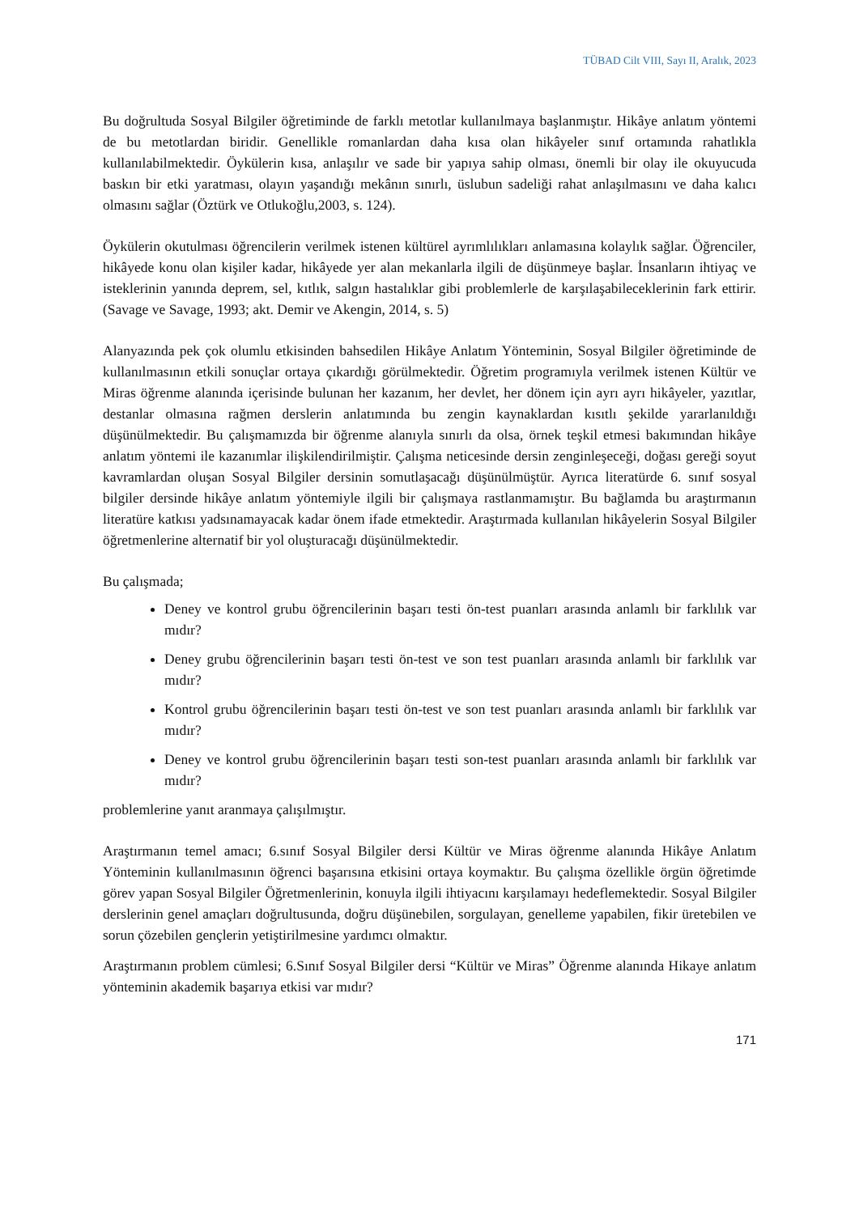TÜBAD Cilt VIII, Sayı II, Aralık, 2023
Bu doğrultuda Sosyal Bilgiler öğretiminde de farklı metotlar kullanılmaya başlanmıştır. Hikâye anlatım yöntemi de bu metotlardan biridir. Genellikle romanlardan daha kısa olan hikâyeler sınıf ortamında rahatlıkla kullanılabilmektedir. Öykülerin kısa, anlaşılır ve sade bir yapıya sahip olması, önemli bir olay ile okuyucuda baskın bir etki yaratması, olayın yaşandığı mekânın sınırlı, üslubun sadeliği rahat anlaşılmasını ve daha kalıcı olmasını sağlar (Öztürk ve Otlukoğlu,2003, s. 124).
Öykülerin okutulması öğrencilerin verilmek istenen kültürel ayrımlılıkları anlamasına kolaylık sağlar. Öğrenciler, hikâyede konu olan kişiler kadar, hikâyede yer alan mekanlarla ilgili de düşünmeye başlar. İnsanların ihtiyaç ve isteklerinin yanında deprem, sel, kıtlık, salgın hastalıklar gibi problemlerle de karşılaşabileceklerinin fark ettirir. (Savage ve Savage, 1993; akt. Demir ve Akengin, 2014, s. 5)
Alanyazında pek çok olumlu etkisinden bahsedilen Hikâye Anlatım Yönteminin, Sosyal Bilgiler öğretiminde de kullanılmasının etkili sonuçlar ortaya çıkardığı görülmektedir. Öğretim programıyla verilmek istenen Kültür ve Miras öğrenme alanında içerisinde bulunan her kazanım, her devlet, her dönem için ayrı ayrı hikâyeler, yazıtlar, destanlar olmasına rağmen derslerin anlatımında bu zengin kaynaklardan kısıtlı şekilde yararlanıldığı düşünülmektedir. Bu çalışmamızda bir öğrenme alanıyla sınırlı da olsa, örnek teşkil etmesi bakımından hikâye anlatım yöntemi ile kazanımlar ilişkilendirilmiştir. Çalışma neticesinde dersin zenginleşeceği, doğası gereği soyut kavramlardan oluşan Sosyal Bilgiler dersinin somutlaşacağı düşünülmüştür. Ayrıca literatürde 6. sınıf sosyal bilgiler dersinde hikâye anlatım yöntemiyle ilgili bir çalışmaya rastlanmamıştır. Bu bağlamda bu araştırmanın literatüre katkısı yadsınamayacak kadar önem ifade etmektedir. Araştırmada kullanılan hikâyelerin Sosyal Bilgiler öğretmenlerine alternatif bir yol oluşturacağı düşünülmektedir.
Bu çalışmada;
Deney ve kontrol grubu öğrencilerinin başarı testi ön-test puanları arasında anlamlı bir farklılık var mıdır?
Deney grubu öğrencilerinin başarı testi ön-test ve son test puanları arasında anlamlı bir farklılık var mıdır?
Kontrol grubu öğrencilerinin başarı testi ön-test ve son test puanları arasında anlamlı bir farklılık var mıdır?
Deney ve kontrol grubu öğrencilerinin başarı testi son-test puanları arasında anlamlı bir farklılık var mıdır?
problemlerine yanıt aranmaya çalışılmıştır.
Araştırmanın temel amacı; 6.sınıf Sosyal Bilgiler dersi Kültür ve Miras öğrenme alanında Hikâye Anlatım Yönteminin kullanılmasının öğrenci başarısına etkisini ortaya koymaktır. Bu çalışma özellikle örgün öğretimde görev yapan Sosyal Bilgiler Öğretmenlerinin, konuyla ilgili ihtiyacını karşılamayı hedeflemektedir. Sosyal Bilgiler derslerinin genel amaçları doğrultusunda, doğru düşünebilen, sorgulayan, genelleme yapabilen, fikir üretebilen ve sorun çözebilen gençlerin yetiştirilmesine yardımcı olmaktır.
Araştırmanın problem cümlesi; 6.Sınıf Sosyal Bilgiler dersi “Kültür ve Miras” Öğrenme alanında Hikaye anlatım yönteminin akademik başarıya etkisi var mıdır?
171